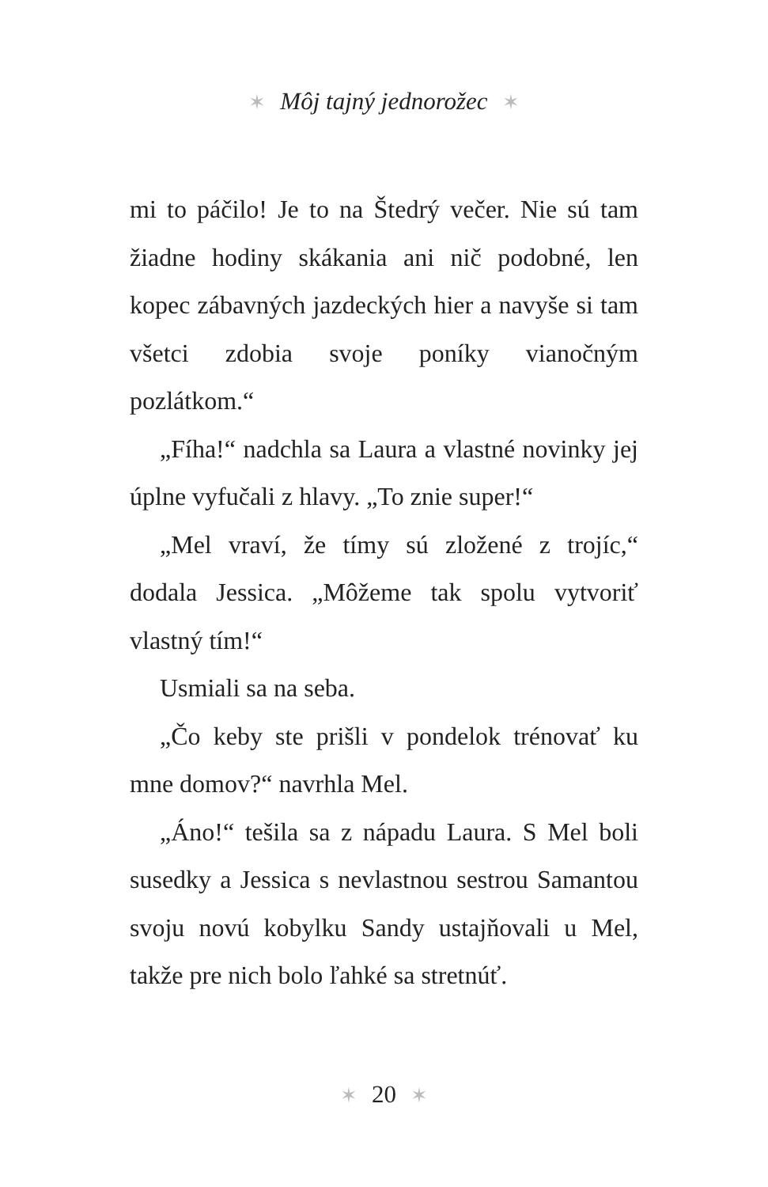✶ Môj tajný jednorožec ✶
mi to páčilo! Je to na Štedrý večer. Nie sú tam žiadne hodiny skákania ani nič podobné, len kopec zábavných jazdeckých hier a navyše si tam všetci zdobia svoje poníky vianočným pozlátkom.“
„Fíha!“ nadchla sa Laura a vlastné novinky jej úplne vyfučali z hlavy. „To znie super!“
„Mel vraví, že tímy sú zložené z trojíc,“ dodala Jessica. „Môžeme tak spolu vytvoriť vlastný tím!“
Usmiali sa na seba.
„Čo keby ste prišli v pondelok trénovať ku mne domov?“ navrhla Mel.
„Áno!“ tešila sa z nápadu Laura. S Mel boli susedky a Jessica s nevlastnou sestrou Samantou svoju novú kobylku Sandy ustajňovali u Mel, takže pre nich bolo ľahké sa stretnúť.
✶ 20 ✶